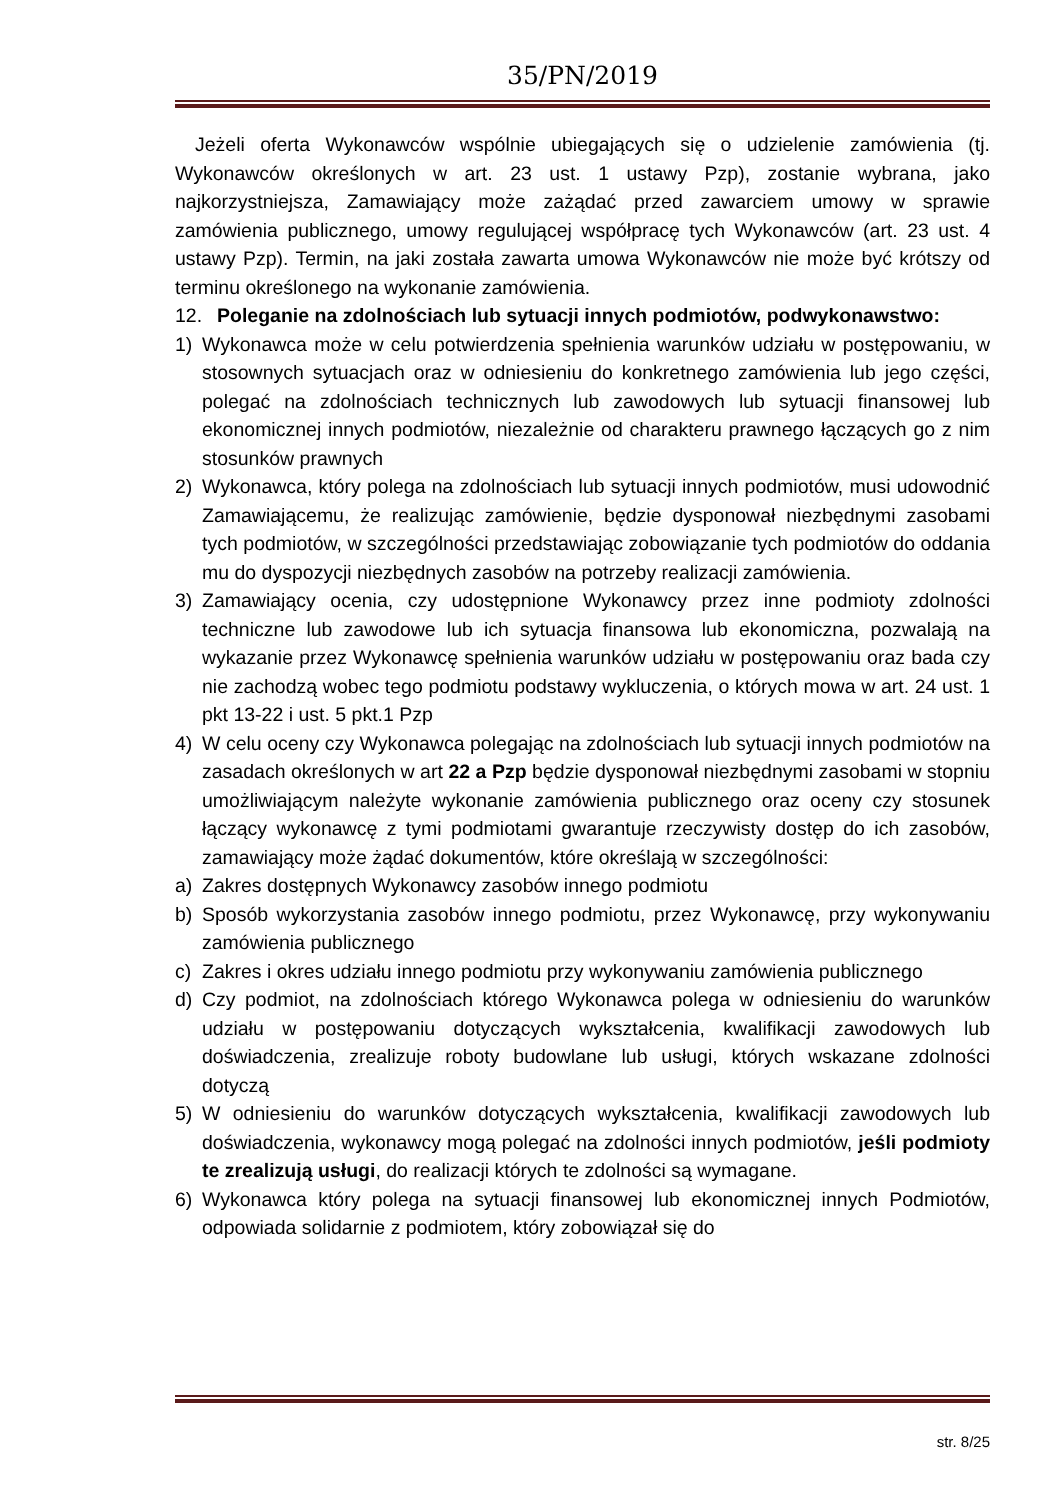35/PN/2019
Jeżeli oferta Wykonawców wspólnie ubiegających się o udzielenie zamówienia (tj. Wykonawców określonych w art. 23 ust. 1 ustawy Pzp), zostanie wybrana, jako najkorzystniejsza, Zamawiający może zażądać przed zawarciem umowy w sprawie zamówienia publicznego, umowy regulującej współpracę tych Wykonawców (art. 23 ust. 4 ustawy Pzp). Termin, na jaki została zawarta umowa Wykonawców nie może być krótszy od terminu określonego na wykonanie zamówienia.
12. Poleganie na zdolnościach lub sytuacji innych podmiotów, podwykonawstwo:
1) Wykonawca może w celu potwierdzenia spełnienia warunków udziału w postępowaniu, w stosownych sytuacjach oraz w odniesieniu do konkretnego zamówienia lub jego części, polegać na zdolnościach technicznych lub zawodowych lub sytuacji finansowej lub ekonomicznej innych podmiotów, niezależnie od charakteru prawnego łączących go z nim stosunków prawnych
2) Wykonawca, który polega na zdolnościach lub sytuacji innych podmiotów, musi udowodnić Zamawiającemu, że realizując zamówienie, będzie dysponował niezbędnymi zasobami tych podmiotów, w szczególności przedstawiając zobowiązanie tych podmiotów do oddania mu do dyspozycji niezbędnych zasobów na potrzeby realizacji zamówienia.
3) Zamawiający ocenia, czy udostępnione Wykonawcy przez inne podmioty zdolności techniczne lub zawodowe lub ich sytuacja finansowa lub ekonomiczna, pozwalają na wykazanie przez Wykonawcę spełnienia warunków udziału w postępowaniu oraz bada czy nie zachodzą wobec tego podmiotu podstawy wykluczenia, o których mowa w art. 24 ust. 1 pkt 13-22 i ust. 5 pkt.1 Pzp
4) W celu oceny czy Wykonawca polegając na zdolnościach lub sytuacji innych podmiotów na zasadach określonych w art 22 a Pzp będzie dysponował niezbędnymi zasobami w stopniu umożliwiającym należyte wykonanie zamówienia publicznego oraz oceny czy stosunek łączący wykonawcę z tymi podmiotami gwarantuje rzeczywisty dostęp do ich zasobów, zamawiający może żądać dokumentów, które określają w szczególności:
a) Zakres dostępnych Wykonawcy zasobów innego podmiotu
b) Sposób wykorzystania zasobów innego podmiotu, przez Wykonawcę, przy wykonywaniu zamówienia publicznego
c) Zakres i okres udziału innego podmiotu przy wykonywaniu zamówienia publicznego
d) Czy podmiot, na zdolnościach którego Wykonawca polega w odniesieniu do warunków udziału w postępowaniu dotyczących wykształcenia, kwalifikacji zawodowych lub doświadczenia, zrealizuje roboty budowlane lub usługi, których wskazane zdolności dotyczą
5) W odniesieniu do warunków dotyczących wykształcenia, kwalifikacji zawodowych lub doświadczenia, wykonawcy mogą polegać na zdolności innych podmiotów, jeśli podmioty te zrealizują usługi, do realizacji których te zdolności są wymagane.
6) Wykonawca który polega na sytuacji finansowej lub ekonomicznej innych Podmiotów, odpowiada solidarnie z podmiotem, który zobowiązał się do
str. 8/25